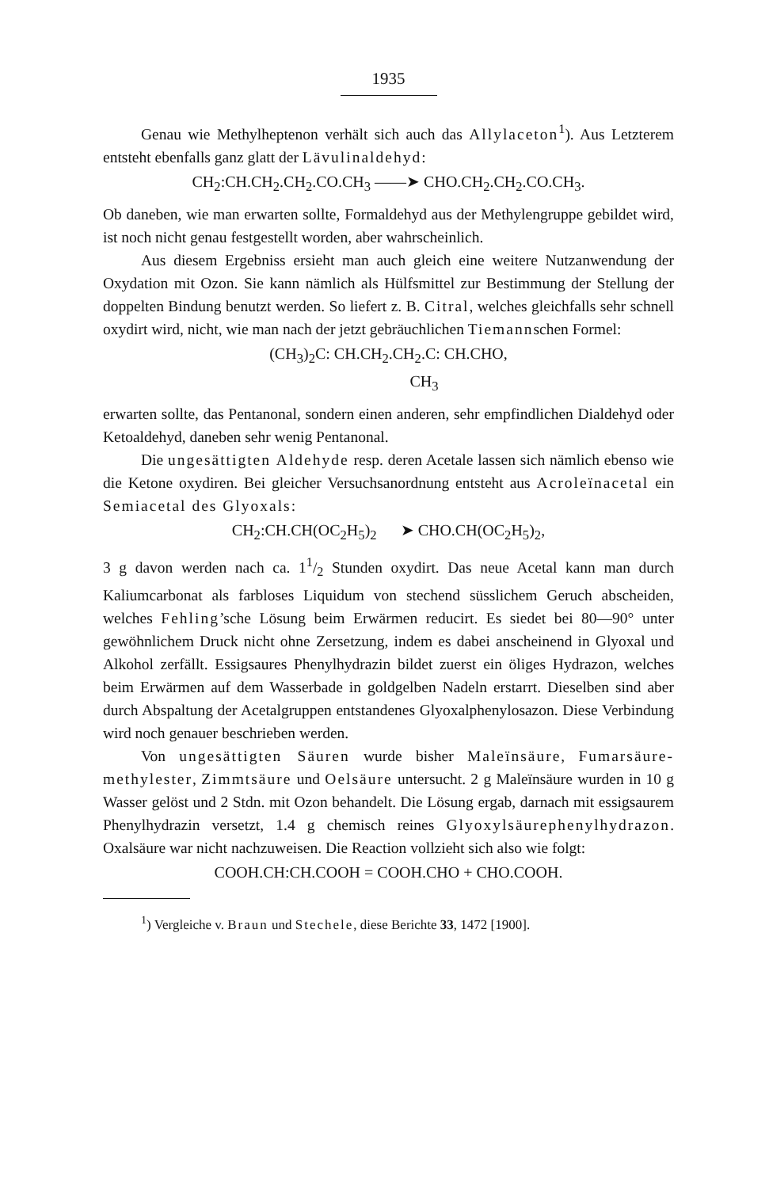1935
Genau wie Methylheptenon verhält sich auch das Allylaceton<sup>1</sup>). Aus Letzterem entsteht ebenfalls ganz glatt der Lävulinaldehyd:
CH<sub>2</sub>:CH.CH<sub>2</sub>.CH<sub>2</sub>.CO.CH<sub>3</sub> ——➤ CHO.CH<sub>2</sub>.CH<sub>2</sub>.CO.CH<sub>3</sub>.
Ob daneben, wie man erwarten sollte, Formaldehyd aus der Methylengruppe gebildet wird, ist noch nicht genau festgestellt worden, aber wahrscheinlich.
Aus diesem Ergebniss ersieht man auch gleich eine weitere Nutzanwendung der Oxydation mit Ozon. Sie kann nämlich als Hülfsmittel zur Bestimmung der Stellung der doppelten Bindung benutzt werden. So liefert z. B. Citral, welches gleichfalls sehr schnell oxydirt wird, nicht, wie man nach der jetzt gebräuchlichen Tiemannschen Formel:
(CH<sub>3</sub>)<sub>2</sub>C: CH.CH<sub>2</sub>.CH<sub>2</sub>.C: CH.CHO,
CH<sub>3</sub>
erwarten sollte, das Pentanonal, sondern einen anderen, sehr empfindlichen Dialdehyd oder Ketoaldehyd, daneben sehr wenig Pentanonal.
Die ungesättigten Aldehyde resp. deren Acetale lassen sich nämlich ebenso wie die Ketone oxydiren. Bei gleicher Versuchsanordnung entsteht aus Acroleïnacetal ein Semiacetal des Glyoxals:
CH<sub>2</sub>:CH.CH(OC<sub>2</sub>H<sub>5</sub>)<sub>2</sub> ➤ CHO.CH(OC<sub>2</sub>H<sub>5</sub>)<sub>2</sub>,
3 g davon werden nach ca. 11/2 Stunden oxydirt. Das neue Acetal kann man durch Kaliumcarbonat als farbloses Liquidum von stechend süsslichem Geruch abscheiden, welches Fehling’sche Lösung beim Erwärmen reducirt. Es siedet bei 80—90° unter gewöhnlichem Druck nicht ohne Zersetzung, indem es dabei anscheinend in Glyoxal und Alkohol zerfällt. Essigsaures Phenylhydrazin bildet zuerst ein öliges Hydrazon, welches beim Erwärmen auf dem Wasserbade in goldgelben Nadeln erstarrt. Dieselben sind aber durch Abspaltung der Acetalgruppen entstandenes Glyoxalphenylosazon. Diese Verbindung wird noch genauer beschrieben werden.
Von ungesättigten Säuren wurde bisher Maleïnsäure, Fumarsäure-methylester, Zimmtsäure und Oelsäure untersucht. 2 g Maleïnsäure wurden in 10 g Wasser gelöst und 2 Stdn. mit Ozon behandelt. Die Lösung ergab, darnach mit essigsaurem Phenylhydrazin versetzt, 1.4 g chemisch reines Glyoxylsäurephenylhydrazon. Oxalsäure war nicht nachzuweisen. Die Reaction vollzieht sich also wie folgt:
COOH.CH:CH.COOH = COOH.CHO + CHO.COOH.
<sup>1</sup>) Vergleiche v. Braun und Stechele, diese Berichte 33, 1472 [1900].